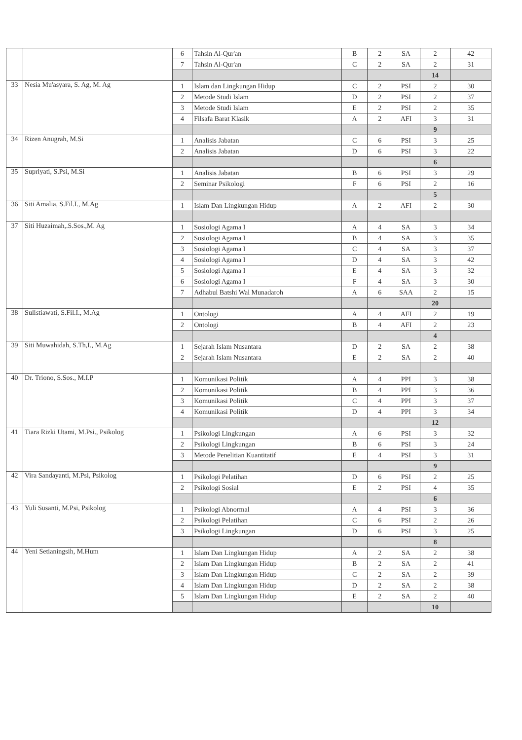| | | 6 | Tahsin Al-Qur'an | B | 2 | SA | 2 | 42 |
| | | 7 | Tahsin Al-Qur'an | C | 2 | SA | 2 | 31 |
| | | | | | | | 14 | |
| 33 | Nesia Mu'asyara, S. Ag, M. Ag | 1 | Islam dan Lingkungan Hidup | C | 2 | PSI | 2 | 30 |
| | | 2 | Metode Studi Islam | D | 2 | PSI | 2 | 37 |
| | | 3 | Metode Studi Islam | E | 2 | PSI | 2 | 35 |
| | | 4 | Filsafa Barat Klasik | A | 2 | AFI | 3 | 31 |
| | | | | | | | 9 | |
| 34 | Rizen Anugrah, M.Si | 1 | Analisis Jabatan | C | 6 | PSI | 3 | 25 |
| | | 2 | Analisis Jabatan | D | 6 | PSI | 3 | 22 |
| | | | | | | | 6 | |
| 35 | Supriyati, S.Psi, M.Si | 1 | Analisis Jabatan | B | 6 | PSI | 3 | 29 |
| | | 2 | Seminar Psikologi | F | 6 | PSI | 2 | 16 |
| | | | | | | | 5 | |
| 36 | Siti Amalia, S.Fil.I., M.Ag | 1 | Islam Dan Lingkungan Hidup | A | 2 | AFI | 2 | 30 |
| 37 | Siti Huzaimah,.S.Sos.,M. Ag | 1 | Sosiologi Agama I | A | 4 | SA | 3 | 34 |
| | | 2 | Sosiologi Agama I | B | 4 | SA | 3 | 35 |
| | | 3 | Sosiologi Agama I | C | 4 | SA | 3 | 37 |
| | | 4 | Sosiologi Agama I | D | 4 | SA | 3 | 42 |
| | | 5 | Sosiologi Agama I | E | 4 | SA | 3 | 32 |
| | | 6 | Sosiologi Agama I | F | 4 | SA | 3 | 30 |
| | | 7 | Adhabul Batshi Wal Munadaroh | A | 6 | SAA | 2 | 15 |
| | | | | | | | 20 | |
| 38 | Sulistiawati, S.Fil.I., M.Ag | 1 | Ontologi | A | 4 | AFI | 2 | 19 |
| | | 2 | Ontologi | B | 4 | AFI | 2 | 23 |
| | | | | | | | 4 | |
| 39 | Siti Muwahidah, S.Th,I., M.Ag | 1 | Sejarah Islam Nusantara | D | 2 | SA | 2 | 38 |
| | | 2 | Sejarah Islam Nusantara | E | 2 | SA | 2 | 40 |
| 40 | Dr. Triono, S.Sos., M.I.P | 1 | Komunikasi Politik | A | 4 | PPI | 3 | 38 |
| | | 2 | Komunikasi Politik | B | 4 | PPI | 3 | 36 |
| | | 3 | Komunikasi Politik | C | 4 | PPI | 3 | 37 |
| | | 4 | Komunikasi Politik | D | 4 | PPI | 3 | 34 |
| | | | | | | | 12 | |
| 41 | Tiara Rizki Utami, M.Psi., Psikolog | 1 | Psikologi Lingkungan | A | 6 | PSI | 3 | 32 |
| | | 2 | Psikologi Lingkungan | B | 6 | PSI | 3 | 24 |
| | | 3 | Metode Penelitian Kuantitatif | E | 4 | PSI | 3 | 31 |
| | | | | | | | 9 | |
| 42 | Vira Sandayanti, M.Psi, Psikolog | 1 | Psikologi Pelatihan | D | 6 | PSI | 2 | 25 |
| | | 2 | Psikologi Sosial | E | 2 | PSI | 4 | 35 |
| | | | | | | | 6 | |
| 43 | Yuli Susanti, M.Psi, Psikolog | 1 | Psikologi Abnormal | A | 4 | PSI | 3 | 36 |
| | | 2 | Psikologi Pelatihan | C | 6 | PSI | 2 | 26 |
| | | 3 | Psikologi Lingkungan | D | 6 | PSI | 3 | 25 |
| | | | | | | | 8 | |
| 44 | Yeni Setianingsih, M.Hum | 1 | Islam Dan Lingkungan Hidup | A | 2 | SA | 2 | 38 |
| | | 2 | Islam Dan Lingkungan Hidup | B | 2 | SA | 2 | 41 |
| | | 3 | Islam Dan Lingkungan Hidup | C | 2 | SA | 2 | 39 |
| | | 4 | Islam Dan Lingkungan Hidup | D | 2 | SA | 2 | 38 |
| | | 5 | Islam Dan Lingkungan Hidup | E | 2 | SA | 2 | 40 |
| | | | | | | | 10 | |